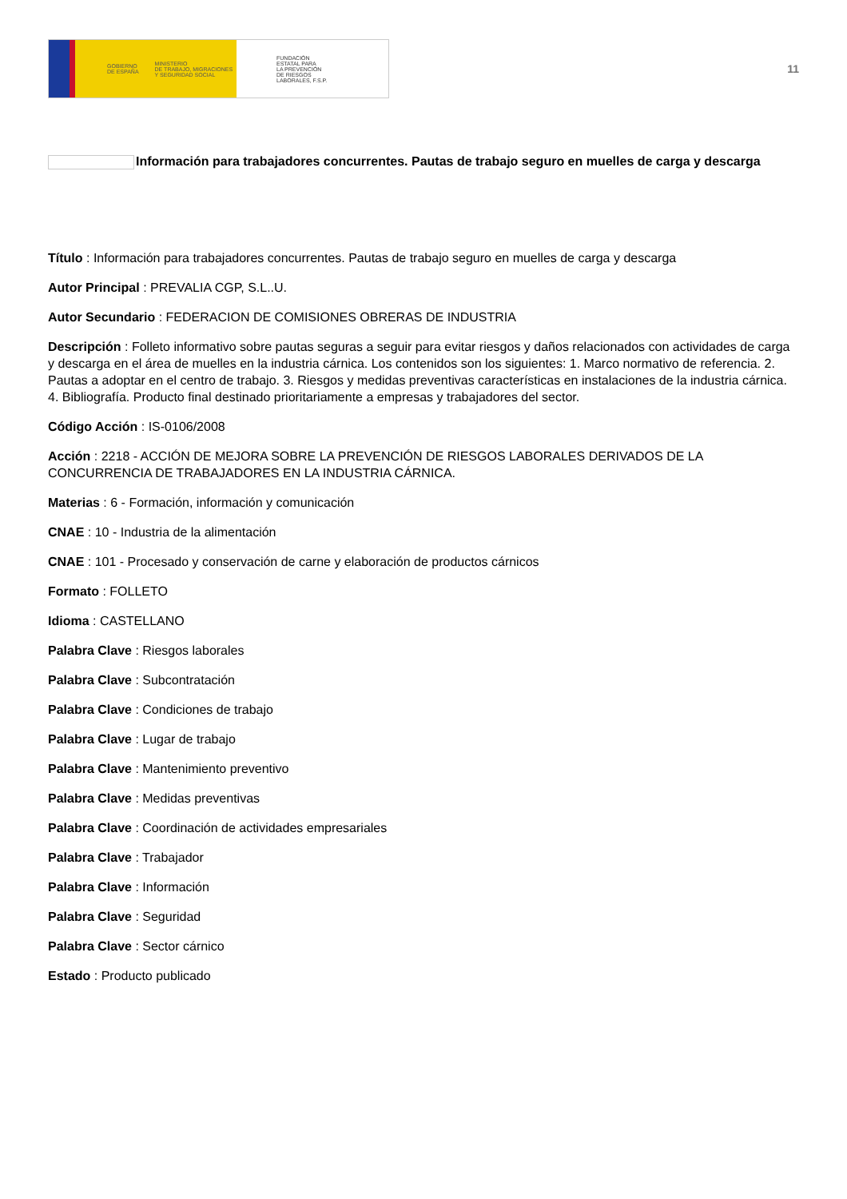GOBIERNO
DE ESPAÑA MINISTERIO
DE TRABAJO, MIGRACIONES
Y SEGURIDAD SOCIAL
FUNDACIÓN
ESTATAL PARA
LA PREVENCIÓN
DE RIESGOS
LABORALES, F.S.P.
11
Información para trabajadores concurrentes. Pautas de trabajo seguro en muelles de carga y descarga
Título : Información para trabajadores concurrentes. Pautas de trabajo seguro en muelles de carga y descarga
Autor Principal : PREVALIA CGP, S.L..U.
Autor Secundario : FEDERACION DE COMISIONES OBRERAS DE INDUSTRIA
Descripción : Folleto informativo sobre pautas seguras a seguir para evitar riesgos y daños relacionados con actividades de carga y descarga en el área de muelles en la industria cárnica. Los contenidos son los siguientes: 1. Marco normativo de referencia. 2. Pautas a adoptar en el centro de trabajo. 3. Riesgos y medidas preventivas características en instalaciones de la industria cárnica. 4. Bibliografía. Producto final destinado prioritariamente a empresas y trabajadores del sector.
Código Acción : IS-0106/2008
Acción : 2218 - ACCIÓN DE MEJORA SOBRE LA PREVENCIÓN DE RIESGOS LABORALES DERIVADOS DE LA CONCURRENCIA DE TRABAJADORES EN LA INDUSTRIA CÁRNICA.
Materias : 6 - Formación, información y comunicación
CNAE : 10 - Industria de la alimentación
CNAE : 101 - Procesado y conservación de carne y elaboración de productos cárnicos
Formato : FOLLETO
Idioma : CASTELLANO
Palabra Clave : Riesgos laborales
Palabra Clave : Subcontratación
Palabra Clave : Condiciones de trabajo
Palabra Clave : Lugar de trabajo
Palabra Clave : Mantenimiento preventivo
Palabra Clave : Medidas preventivas
Palabra Clave : Coordinación de actividades empresariales
Palabra Clave : Trabajador
Palabra Clave : Información
Palabra Clave : Seguridad
Palabra Clave : Sector cárnico
Estado : Producto publicado